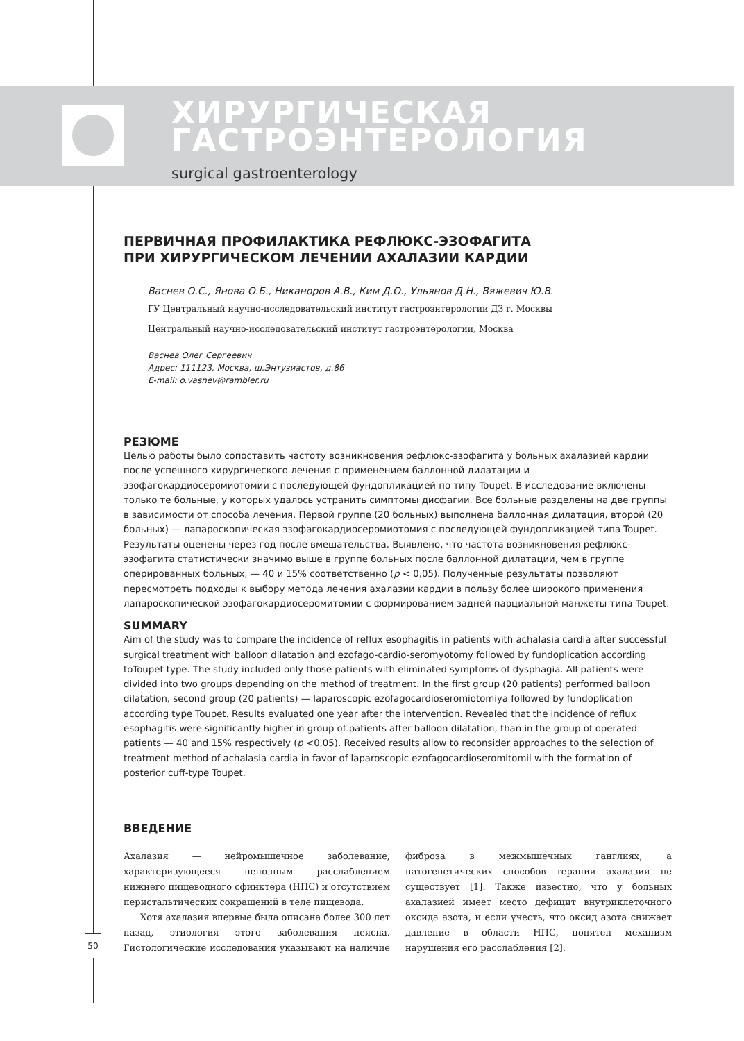ХИРУРГИЧЕСКАЯ
ГАСТРОЭНТЕРОЛОГИЯ
surgical gastroenterology
ПЕРВИЧНАЯ ПРОФИЛАКТИКА РЕФЛЮКС-ЭЗОФАГИТА
ПРИ ХИРУРГИЧЕСКОМ ЛЕЧЕНИИ АХАЛАЗИИ КАРДИИ
Васнев О.С., Янова О.Б., Никаноров А.В., Ким Д.О., Ульянов Д.Н., Вяжевич Ю.В.
ГУ Центральный научно-исследовательский институт гастроэнтерологии ДЗ г. Москвы
Центральный научно-исследовательский институт гастроэнтерологии, Москва
Васнев Олег Сергеевич
Адрес: 111123, Москва, ш.Энтузиастов, д.86
E-mail: o.vasnev@rambler.ru
РЕЗЮМЕ
Целью работы было сопоставить частоту возникновения рефлюкс-эзофагита у больных ахалазией кардии после успешного хирургического лечения с применением баллонной дилатации и эзофагокардиосеромиотомии с последующей фундопликацией по типу Toupet. В исследование включены только те больные, у которых удалось устранить симптомы дисфагии. Все больные разделены на две группы в зависимости от способа лечения. Первой группе (20 больных) выполнена баллонная дилатация, второй (20 больных) — лапароскопическая эзофагокардиосеромиотомия с последующей фундопликацией типа Toupet. Результаты оценены через год после вмешательства. Выявлено, что частота возникновения рефлюкс-эзофагита статистически значимо выше в группе больных после баллонной дилатации, чем в группе оперированных больных, — 40 и 15% соответственно (p < 0,05). Полученные результаты позволяют пересмотреть подходы к выбору метода лечения ахалазии кардии в пользу более широкого применения лапароскопической эзофагокардиосеромитомии с формированием задней парциальной манжеты типа Toupet.
SUMMARY
Aim of the study was to compare the incidence of reflux esophagitis in patients with achalasia cardia after successful surgical treatment with balloon dilatation and ezofago-cardio-seromyotomy followed by fundoplication according toToupet type. The study included only those patients with eliminated symptoms of dysphagia. All patients were divided into two groups depending on the method of treatment. In the first group (20 patients) performed balloon dilatation, second group (20 patients) — laparoscopic ezofagocardioseromiotomiya followed by fundoplication according type Toupet. Results evaluated one year after the intervention. Revealed that the incidence of reflux esophagitis were significantly higher in group of patients after balloon dilatation, than in the group of operated patients — 40 and 15% respectively (p <0,05). Received results allow to reconsider approaches to the selection of treatment method of achalasia cardia in favor of laparoscopic ezofagocardioseromitomii with the formation of posterior cuff-type Toupet.
ВВЕДЕНИЕ
Ахалазия — нейромышечное заболевание, характеризующееся неполным расслаблением нижнего пищеводного сфинктера (НПС) и отсутствием перистальтических сокращений в теле пищевода.
Хотя ахалазия впервые была описана более 300 лет назад, этиология этого заболевания неясна. Гистологические исследования указывают на наличие фиброза в межмышечных ганглиях, а патогенетических способов терапии ахалазии не существует [1]. Также известно, что у больных ахалазией имеет место дефицит внутриклеточного оксида азота, и если учесть, что оксид азота снижает давление в области НПС, понятен механизм нарушения его расслабления [2].
50